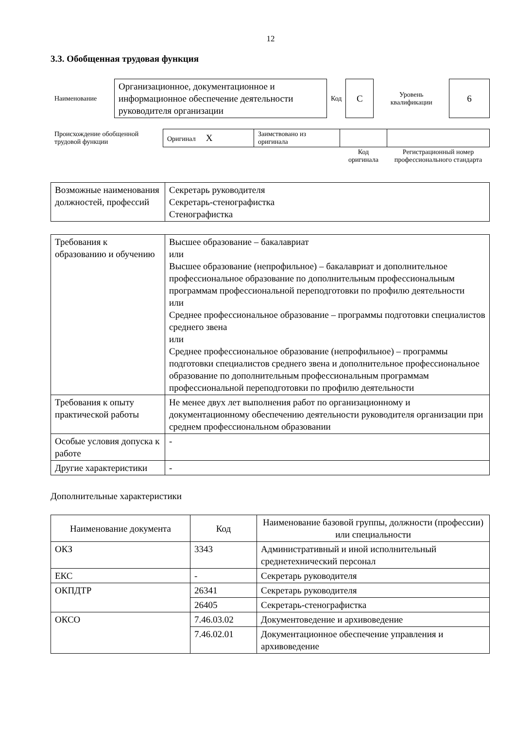12
3.3. Обобщенная трудовая функция
| Наименование | Организационное, документационное и информационное обеспечение деятельности руководителя организации | Код | C | Уровень квалификации | 6 |
| Происхождение обобщенной трудовой функции | Оригинал X | Заимствовано из оригинала | | |
| | | | Код оригинала | Регистрационный номер профессионального стандарта |
| Возможные наименования должностей, профессий | Секретарь руководителя Секретарь-стенографистка Стенографистка |
| Требования к образованию и обучению | Высшее образование – бакалавриат или Высшее образование (непрофильное) – бакалавриат и дополнительное профессиональное образование по дополнительным профессиональным программам профессиональной переподготовки по профилю деятельности или Среднее профессиональное образование – программы подготовки специалистов среднего звена или Среднее профессиональное образование (непрофильное) – программы подготовки специалистов среднего звена и дополнительное профессиональное образование по дополнительным профессиональным программам профессиональной переподготовки по профилю деятельности |
| Требования к опыту практической работы | Не менее двух лет выполнения работ по организационному и документационному обеспечению деятельности руководителя организации при среднем профессиональном образовании |
| Особые условия допуска к работе | - |
| Другие характеристики | - |
Дополнительные характеристики
| Наименование документа | Код | Наименование базовой группы, должности (профессии) или специальности |
| --- | --- | --- |
| ОКЗ | 3343 | Административный и иной исполнительный среднетехнический персонал |
| ЕКС | - | Секретарь руководителя |
| ОКПДТР | 26341 | Секретарь руководителя |
| | 26405 | Секретарь-стенографистка |
| ОКСО | 7.46.03.02 | Документоведение и архивоведение |
| | 7.46.02.01 | Документационное обеспечение управления и архивоведение |